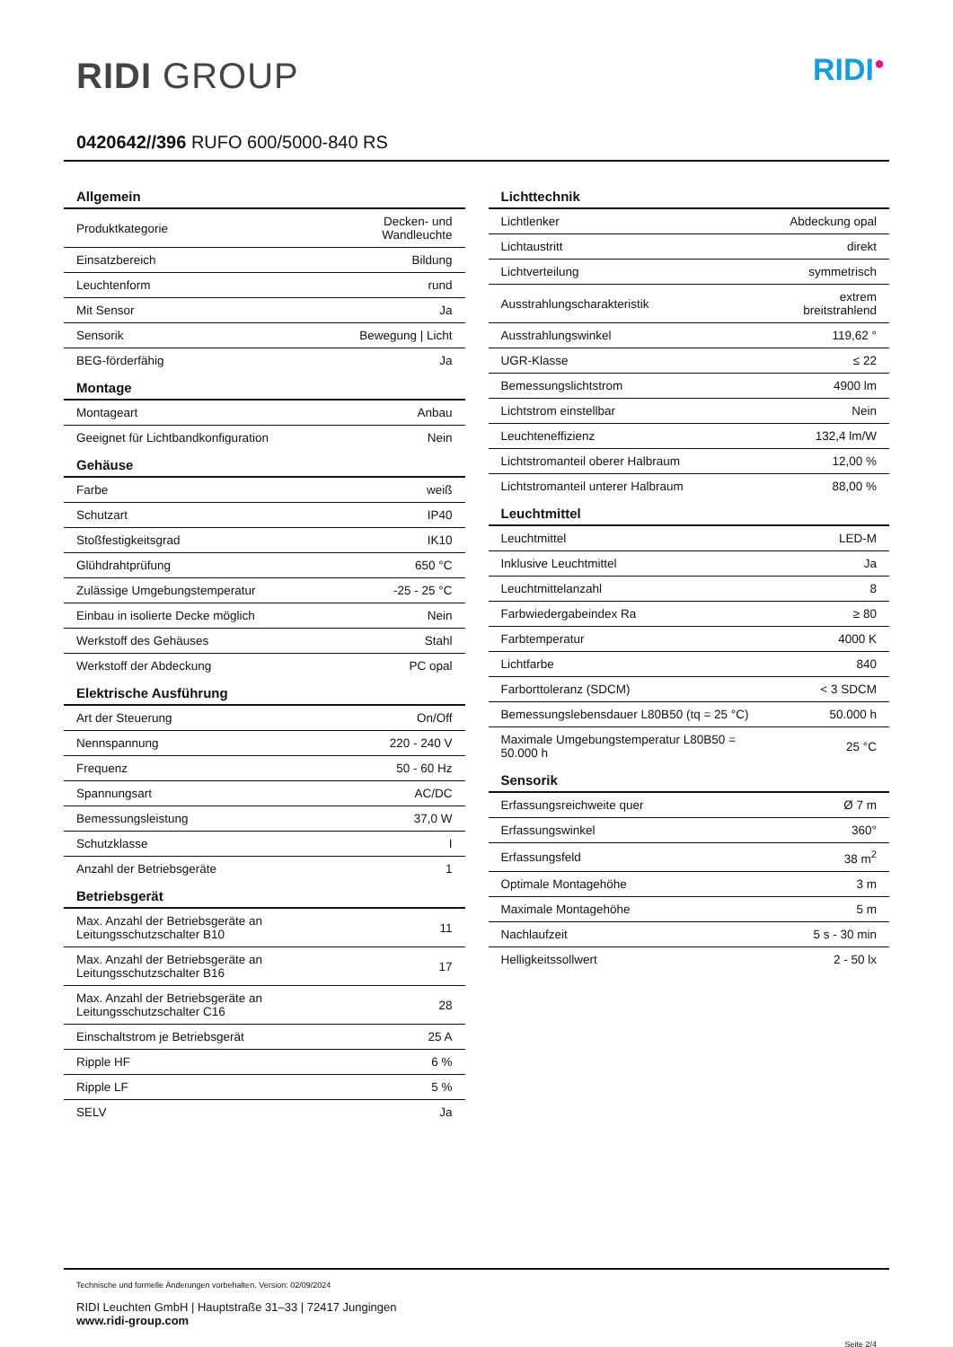RIDI GROUP
RIDI<sup>●</sup>
0420642//396 RUFO 600/5000-840 RS
| Allgemein | |
| --- | --- |
| Produktkategorie | Decken- und Wandleuchte |
| Einsatzbereich | Bildung |
| Leuchtenform | rund |
| Mit Sensor | Ja |
| Sensorik | Bewegung / Licht |
| BEG-förderfähig | Ja |
| Montage | |
| Montageart | Anbau |
| Geeignet für Lichtbandkonfiguration | Nein |
| Gehäuse | |
| Farbe | weiß |
| Schutzart | IP40 |
| Stoßfestigkeitsgrad | IK10 |
| Glühdrahtprüfung | 650 °C |
| Zulässige Umgebungstemperatur | -25 - 25 °C |
| Einbau in isolierte Decke möglich | Nein |
| Werkstoff des Gehäuses | Stahl |
| Werkstoff der Abdeckung | PC opal |
| Elektrische Ausführung | |
| Art der Steuerung | On/Off |
| Nennspannung | 220 - 240 V |
| Frequenz | 50 - 60 Hz |
| Spannungsart | AC/DC |
| Bemessungsleistung | 37,0 W |
| Schutzklasse | I |
| Anzahl der Betriebsgeräte | 1 |
| Betriebsgerät | |
| Max. Anzahl der Betriebsgeräte an Leitungsschutzschalter B10 | 11 |
| Max. Anzahl der Betriebsgeräte an Leitungsschutzschalter B16 | 17 |
| Max. Anzahl der Betriebsgeräte an Leitungsschutzschalter C16 | 28 |
| Einschaltstrom je Betriebsgerät | 25 A |
| Ripple HF | 6 % |
| Ripple LF | 5 % |
| SELV | Ja |
| Lichttechnik | |
| --- | --- |
| Lichtlenker | Abdeckung opal |
| Lichtaustritt | direkt |
| Lichtverteilung | symmetrisch |
| Ausstrahlungscharakteristik | extrem breitstrahlend |
| Ausstrahlungswinkel | 119,62 ° |
| UGR-Klasse | ≤ 22 |
| Bemessungslichtstrom | 4900 lm |
| Lichtstrom einstellbar | Nein |
| Leuchteneffizienz | 132,4 lm/W |
| Lichtstromanteil oberer Halbraum | 12,00 % |
| Lichtstromanteil unterer Halbraum | 88,00 % |
| Leuchtmittel | |
| Leuchtmittel | LED-M |
| Inklusive Leuchtmittel | Ja |
| Leuchtmittelanzahl | 8 |
| Farbwiedergabeindex Ra | ≥ 80 |
| Farbtemperatur | 4000 K |
| Lichtfarbe | 840 |
| Farborttoleranz (SDCM) | < 3 SDCM |
| Bemessungslebensdauer L80B50 (tq = 25 °C) | 50.000 h |
| Maximale Umgebungstemperatur L80B50 = 50.000 h | 25 °C |
| Sensorik | |
| Erfassungsreichweite quer | Ø 7 m |
| Erfassungswinkel | 360° |
| Erfassungsfeld | 38 m<sup>2</sup> |
| Optimale Montagehöhe | 3 m |
| Maximale Montagehöhe | 5 m |
| Nachlaufzeit | 5 s - 30 min |
| Helligkeitssollwert | 2 - 50 lx |
Technische und formelle Änderungen vorbehalten. Version: 02/09/2024
RIDI Leuchten GmbH | Hauptstraße 31–33 | 72417 Jungingen
www.ridi-group.com
Seite 2/4